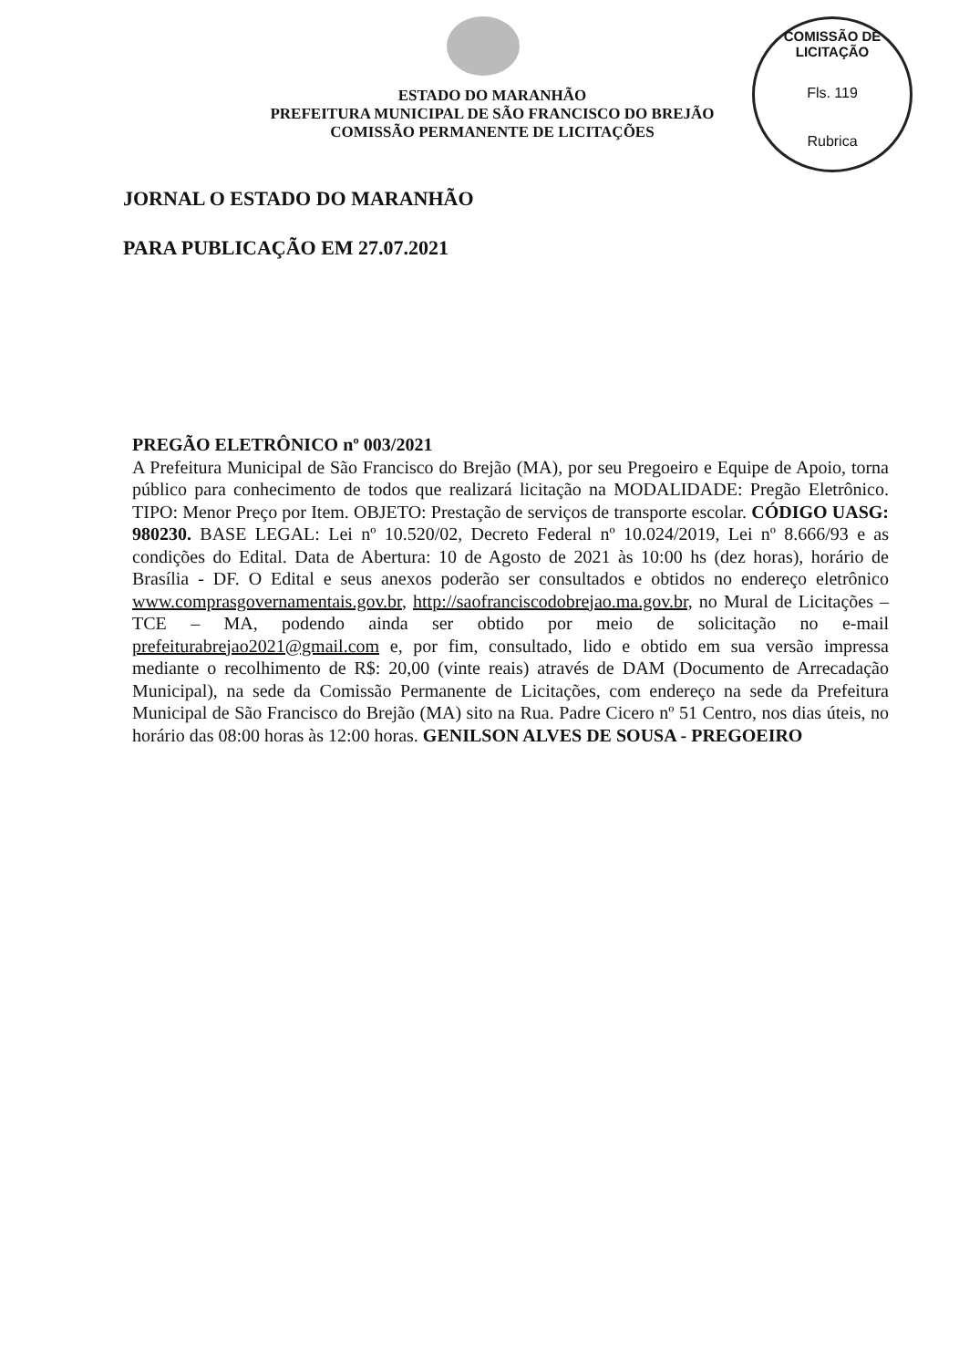ESTADO DO MARANHÃO
PREFEITURA MUNICIPAL DE SÃO FRANCISCO DO BREJÃO
COMISSÃO PERMANENTE DE LICITAÇÕES
COMISSÃO DE LICITAÇÃO
Fls. 119
Rubrica
JORNAL O ESTADO DO MARANHÃO
PARA PUBLICAÇÃO EM 27.07.2021
PREGÃO ELETRÔNICO nº 003/2021
A Prefeitura Municipal de São Francisco do Brejão (MA), por seu Pregoeiro e Equipe de Apoio, torna público para conhecimento de todos que realizará licitação na MODALIDADE: Pregão Eletrônico. TIPO: Menor Preço por Item. OBJETO: Prestação de serviços de transporte escolar. CÓDIGO UASG: 980230. BASE LEGAL: Lei nº 10.520/02, Decreto Federal nº 10.024/2019, Lei nº 8.666/93 e as condições do Edital. Data de Abertura: 10 de Agosto de 2021 às 10:00 hs (dez horas), horário de Brasília - DF. O Edital e seus anexos poderão ser consultados e obtidos no endereço eletrônico www.comprasgovernamentais.gov.br, http://saofranciscodobrejao.ma.gov.br, no Mural de Licitações – TCE – MA, podendo ainda ser obtido por meio de solicitação no e-mail prefeiturabrejao2021@gmail.com e, por fim, consultado, lido e obtido em sua versão impressa mediante o recolhimento de R$: 20,00 (vinte reais) através de DAM (Documento de Arrecadação Municipal), na sede da Comissão Permanente de Licitações, com endereço na sede da Prefeitura Municipal de São Francisco do Brejão (MA) sito na Rua. Padre Cicero nº 51 Centro, nos dias úteis, no horário das 08:00 horas às 12:00 horas. GENILSON ALVES DE SOUSA - PREGOEIRO